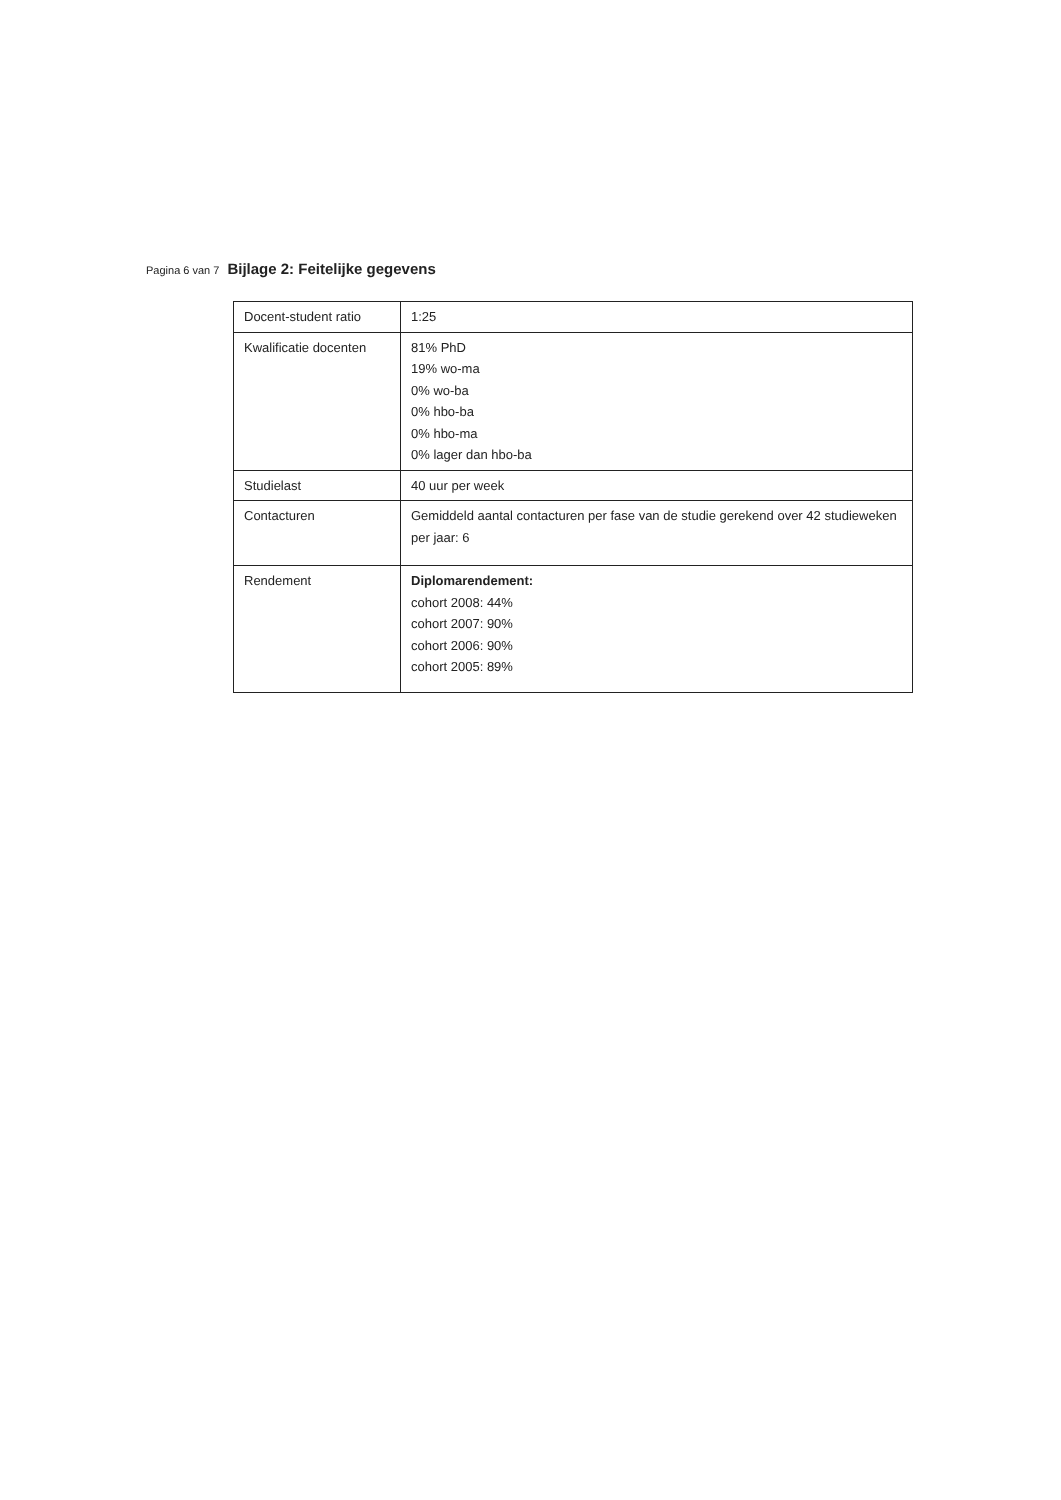Pagina 6 van 7 Bijlage 2: Feitelijke gegevens
| Docent-student ratio | 1:25 |
| Kwalificatie docenten | 81% PhD 19% wo-ma 0% wo-ba 0% hbo-ba 0% hbo-ma 0% lager dan hbo-ba |
| Studielast | 40 uur per week |
| Contacturen | Gemiddeld aantal contacturen per fase van de studie gerekend over 42 studieweken per jaar: 6 |
| Rendement | Diplomarendement: cohort 2008: 44% cohort 2007: 90% cohort 2006: 90% cohort 2005: 89% |